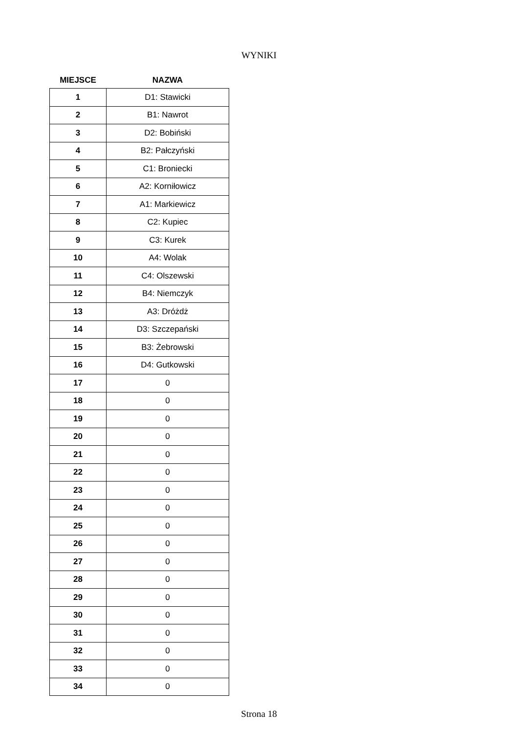WYNIKI
| MIEJSCE | NAZWA |
| --- | --- |
| 1 | D1: Stawicki |
| 2 | B1: Nawrot |
| 3 | D2: Bobiński |
| 4 | B2: Pałczyński |
| 5 | C1: Broniecki |
| 6 | A2: Korniłowicz |
| 7 | A1: Markiewicz |
| 8 | C2: Kupiec |
| 9 | C3: Kurek |
| 10 | A4: Wolak |
| 11 | C4: Olszewski |
| 12 | B4: Niemczyk |
| 13 | A3: Dróżdż |
| 14 | D3: Szczepański |
| 15 | B3: Żebrowski |
| 16 | D4: Gutkowski |
| 17 | 0 |
| 18 | 0 |
| 19 | 0 |
| 20 | 0 |
| 21 | 0 |
| 22 | 0 |
| 23 | 0 |
| 24 | 0 |
| 25 | 0 |
| 26 | 0 |
| 27 | 0 |
| 28 | 0 |
| 29 | 0 |
| 30 | 0 |
| 31 | 0 |
| 32 | 0 |
| 33 | 0 |
| 34 | 0 |
Strona 18